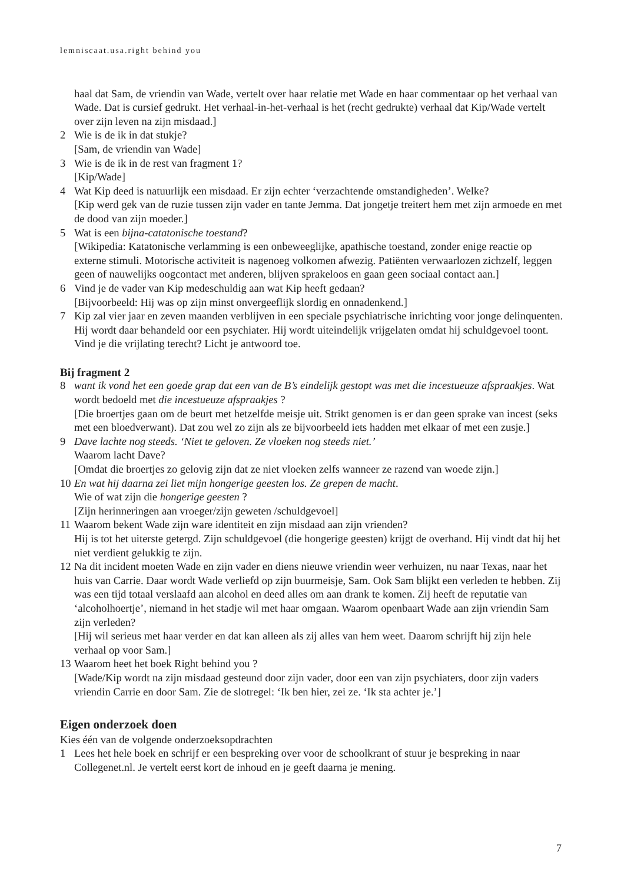lemniscaat.usa.right behind you
haal dat Sam, de vriendin van Wade, vertelt over haar relatie met Wade en haar commentaar op het verhaal van Wade. Dat is cursief gedrukt. Het verhaal-in-het-verhaal is het (recht gedrukte) verhaal dat Kip/Wade vertelt over zijn leven na zijn misdaad.]
2 Wie is de ik in dat stukje?
[Sam, de vriendin van Wade]
3 Wie is de ik in de rest van fragment 1?
[Kip/Wade]
4 Wat Kip deed is natuurlijk een misdaad. Er zijn echter ‘verzachtende omstandigheden’. Welke?
[Kip werd gek van de ruzie tussen zijn vader en tante Jemma. Dat jongetje treitert hem met zijn armoede en met de dood van zijn moeder.]
5 Wat is een bijna-catatonische toestand?
[Wikipedia: Katatonische verlamming is een onbeweeglijke, apathische toestand, zonder enige reactie op externe stimuli. Motorische activiteit is nagenoeg volkomen afwezig. Patiënten verwaarlozen zichzelf, leggen geen of nauwelijks oogcontact met anderen, blijven sprakeloos en gaan geen sociaal contact aan.]
6 Vind je de vader van Kip medeschuldig aan wat Kip heeft gedaan?
[Bijvoorbeeld: Hij was op zijn minst onvergeeflijk slordig en onnadenkend.]
7 Kip zal vier jaar en zeven maanden verblijven in een speciale psychiatrische inrichting voor jonge delinquenten. Hij wordt daar behandeld oor een psychiater. Hij wordt uiteindelijk vrijgelaten omdat hij schuldgevoel toont. Vind je die vrijlating terecht? Licht je antwoord toe.
Bij fragment 2
8 want ik vond het een goede grap dat een van de B’s eindelijk gestopt was met die incestueuze afspraakjes. Wat wordt bedoeld met die incestueuze afspraakjes ?
[Die broertjes gaan om de beurt met hetzelfde meisje uit. Strikt genomen is er dan geen sprake van incest (seks met een bloedverwant). Dat zou wel zo zijn als ze bijvoorbeeld iets hadden met elkaar of met een zusje.]
9 Dave lachte nog steeds. ‘Niet te geloven. Ze vloeken nog steeds niet.’
Waarom lacht Dave?
[Omdat die broertjes zo gelovig zijn dat ze niet vloeken zelfs wanneer ze razend van woede zijn.]
10 En wat hij daarna zei liet mijn hongerige geesten los. Ze grepen de macht.
Wie of wat zijn die hongerige geesten ?
[Zijn herinneringen aan vroeger/zijn geweten /schuldgevoel]
11 Waarom bekent Wade zijn ware identiteit en zijn misdaad aan zijn vrienden?
Hij is tot het uiterste getergd. Zijn schuldgevoel (die hongerige geesten) krijgt de overhand. Hij vindt dat hij het niet verdient gelukkig te zijn.
12 Na dit incident moeten Wade en zijn vader en diens nieuwe vriendin weer verhuizen, nu naar Texas, naar het huis van Carrie. Daar wordt Wade verliefd op zijn buurmeisje, Sam. Ook Sam blijkt een verleden te hebben. Zij was een tijd totaal verslaafd aan alcohol en deed alles om aan drank te komen. Zij heeft de reputatie van ‘alcoholhoertje’, niemand in het stadje wil met haar omgaan. Waarom openbaart Wade aan zijn vriendin Sam zijn verleden?
[Hij wil serieus met haar verder en dat kan alleen als zij alles van hem weet. Daarom schrijft hij zijn hele verhaal op voor Sam.]
13 Waarom heet het boek Right behind you ?
[Wade/Kip wordt na zijn misdaad gesteund door zijn vader, door een van zijn psychiaters, door zijn vaders vriendin Carrie en door Sam. Zie de slotregel: ‘Ik ben hier, zei ze. ‘Ik sta achter je.’]
Eigen onderzoek doen
Kies één van de volgende onderzoeksopdrachten
1 Lees het hele boek en schrijf er een bespreking over voor de schoolkrant of stuur je bespreking in naar Collegenet.nl. Je vertelt eerst kort de inhoud en je geeft daarna je mening.
7